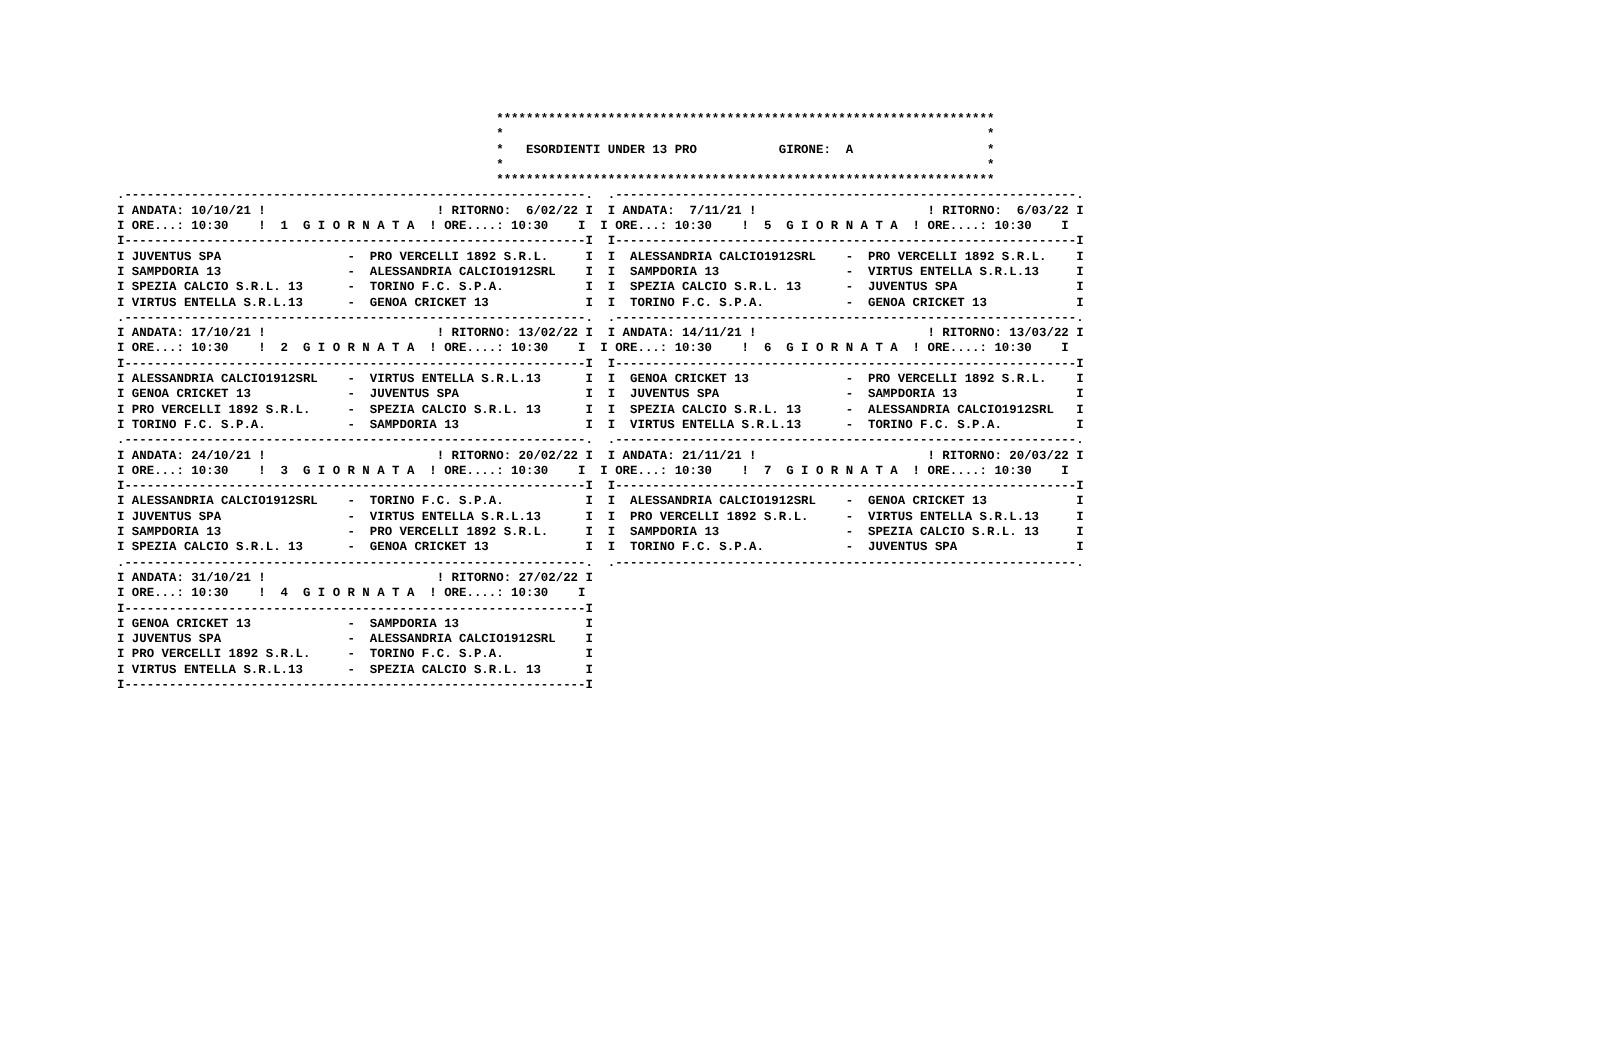*******************************************************************
                                                   *                                                                 *
                                                   *   ESORDIENTI UNDER 13 PRO           GIRONE:  A                  *
                                                   *                                                                 *
                                                   *******************************************************************
.--------------------------------------------------------------.  .--------------------------------------------------------------.
I ANDATA: 10/10/21 !                       ! RITORNO:  6/02/22 I  I ANDATA:  7/11/21 !                       ! RITORNO:  6/03/22 I
I ORE...: 10:30    !  1  G I O R N A T A  ! ORE....: 10:30    I  I ORE...: 10:30    !  5  G I O R N A T A  ! ORE....: 10:30    I
I--------------------------------------------------------------I  I--------------------------------------------------------------I
I JUVENTUS SPA                 -  PRO VERCELLI 1892 S.R.L.     I  I  ALESSANDRIA CALCIO1912SRL    -  PRO VERCELLI 1892 S.R.L.    I
I SAMPDORIA 13                 -  ALESSANDRIA CALCIO1912SRL    I  I  SAMPDORIA 13                 -  VIRTUS ENTELLA S.R.L.13     I
I SPEZIA CALCIO S.R.L. 13      -  TORINO F.C. S.P.A.           I  I  SPEZIA CALCIO S.R.L. 13      -  JUVENTUS SPA                I
I VIRTUS ENTELLA S.R.L.13      -  GENOA CRICKET 13             I  I  TORINO F.C. S.P.A.           -  GENOA CRICKET 13            I
.--------------------------------------------------------------.  .--------------------------------------------------------------.
I ANDATA: 17/10/21 !                       ! RITORNO: 13/02/22 I  I ANDATA: 14/11/21 !                       ! RITORNO: 13/03/22 I
I ORE...: 10:30    !  2  G I O R N A T A  ! ORE....: 10:30    I  I ORE...: 10:30    !  6  G I O R N A T A  ! ORE....: 10:30    I
I--------------------------------------------------------------I  I--------------------------------------------------------------I
I ALESSANDRIA CALCIO1912SRL    -  VIRTUS ENTELLA S.R.L.13      I  I  GENOA CRICKET 13             -  PRO VERCELLI 1892 S.R.L.    I
I GENOA CRICKET 13             -  JUVENTUS SPA                 I  I  JUVENTUS SPA                 -  SAMPDORIA 13                I
I PRO VERCELLI 1892 S.R.L.     -  SPEZIA CALCIO S.R.L. 13      I  I  SPEZIA CALCIO S.R.L. 13      -  ALESSANDRIA CALCIO1912SRL   I
I TORINO F.C. S.P.A.           -  SAMPDORIA 13                 I  I  VIRTUS ENTELLA S.R.L.13      -  TORINO F.C. S.P.A.          I
.--------------------------------------------------------------.  .--------------------------------------------------------------.
I ANDATA: 24/10/21 !                       ! RITORNO: 20/02/22 I  I ANDATA: 21/11/21 !                       ! RITORNO: 20/03/22 I
I ORE...: 10:30    !  3  G I O R N A T A  ! ORE....: 10:30    I  I ORE...: 10:30    !  7  G I O R N A T A  ! ORE....: 10:30    I
I--------------------------------------------------------------I  I--------------------------------------------------------------I
I ALESSANDRIA CALCIO1912SRL    -  TORINO F.C. S.P.A.           I  I  ALESSANDRIA CALCIO1912SRL    -  GENOA CRICKET 13            I
I JUVENTUS SPA                 -  VIRTUS ENTELLA S.R.L.13      I  I  PRO VERCELLI 1892 S.R.L.     -  VIRTUS ENTELLA S.R.L.13     I
I SAMPDORIA 13                 -  PRO VERCELLI 1892 S.R.L.     I  I  SAMPDORIA 13                 -  SPEZIA CALCIO S.R.L. 13     I
I SPEZIA CALCIO S.R.L. 13      -  GENOA CRICKET 13             I  I  TORINO F.C. S.P.A.           -  JUVENTUS SPA                I
.--------------------------------------------------------------.  .--------------------------------------------------------------.
I ANDATA: 31/10/21 !                       ! RITORNO: 27/02/22 I
I ORE...: 10:30    !  4  G I O R N A T A  ! ORE....: 10:30    I
I--------------------------------------------------------------I
I GENOA CRICKET 13             -  SAMPDORIA 13                 I
I JUVENTUS SPA                 -  ALESSANDRIA CALCIO1912SRL    I
I PRO VERCELLI 1892 S.R.L.     -  TORINO F.C. S.P.A.           I
I VIRTUS ENTELLA S.R.L.13      -  SPEZIA CALCIO S.R.L. 13      I
I--------------------------------------------------------------I